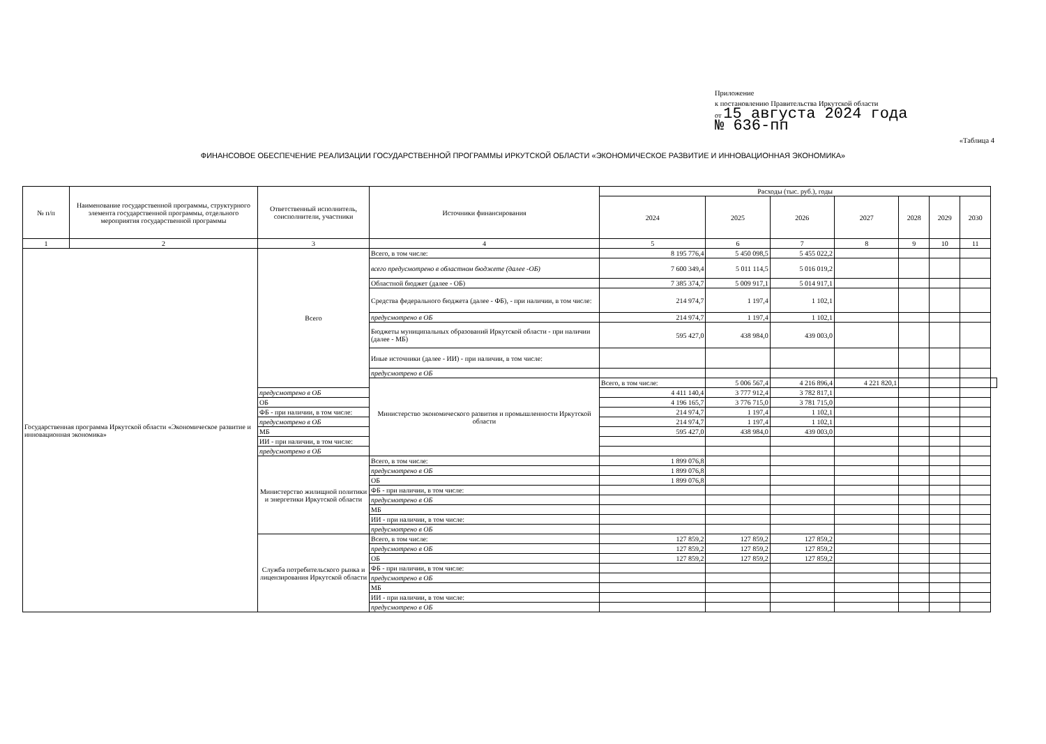Приложение
к постановлению Правительства Иркутской области
от 15 августа 2024 года
№ 636-пп
«Таблица 4
ФИНАНСОВОЕ ОБЕСПЕЧЕНИЕ РЕАЛИЗАЦИИ ГОСУДАРСТВЕННОЙ ПРОГРАММЫ ИРКУТСКОЙ ОБЛАСТИ «ЭКОНОМИЧЕСКОЕ РАЗВИТИЕ И ИННОВАЦИОННАЯ ЭКОНОМИКА»
| № п/п | Наименование государственной программы, структурного элемента государственной программы, отдельного мероприятия государственной программы | Ответственный исполнитель, соисполнители, участники | Источники финансирования | Расходы (тыс. руб.), годы | | | | | | | |
| --- | --- | --- | --- | --- | --- | --- | --- | --- | --- | --- | --- |
| | | | | 2024 | 2025 | 2026 | 2027 | 2028 | 2029 | 2030 | |
| 1 | 2 | 3 | 4 | 5 | 6 | 7 | 8 | 9 | 10 | 11 | |
| Государственная программа Иркутской области «Экономическое развитие и инновационная экономика» | | Всего | Всего, в том числе: | 8 195 776,4 | 5 450 098,5 | 5 455 022,2 | | | | | |
| | | | всего предусмотрено в областном бюджете (далее -ОБ) | 7 600 349,4 | 5 011 114,5 | 5 016 019,2 | | | | | |
| | | | Областной бюджет (далее - ОБ) | 7 385 374,7 | 5 009 917,1 | 5 014 917,1 | | | | | |
| | | | Средства федерального бюджета (далее - ФБ), - при наличии, в том числе: | 214 974,7 | 1 197,4 | 1 102,1 | | | | | |
| | | | предусмотрено в ОБ | 214 974,7 | 1 197,4 | 1 102,1 | | | | | |
| | | | Бюджеты муниципальных образований Иркутской области - при наличии (далее - МБ) | 595 427,0 | 438 984,0 | 439 003,0 | | | | | |
| | | | Иные источники (далее - ИИ) - при наличии, в том числе: | | | | | | | | |
| | | | предусмотрено в ОБ | | | | | | | | |
| | | | Министерство экономического развития и промышленности Иркутской области | Всего, в том числе: | 5 006 567,4 | 4 216 896,4 | 4 221 820,1 | | | | |
| | | предусмотрено в ОБ | | 4 411 140,4 | 3 777 912,4 | 3 782 817,1 | | | | | |
| | | ОБ | | 4 196 165,7 | 3 776 715,0 | 3 781 715,0 | | | | | |
| | | ФБ - при наличии, в том числе: | | 214 974,7 | 1 197,4 | 1 102,1 | | | | | |
| | | предусмотрено в ОБ | | 214 974,7 | 1 197,4 | 1 102,1 | | | | | |
| | | МБ | | 595 427,0 | 438 984,0 | 439 003,0 | | | | | |
| | | ИИ - при наличии, в том числе: | | | | | | | | | |
| | | предусмотрено в ОБ | | | | | | | | | |
| | | Министерство жилищной политики и энергетики Иркутской области | Всего, в том числе: | 1 899 076,8 | | | | | | | |
| | | | предусмотрено в ОБ | 1 899 076,8 | | | | | | | |
| | | | ОБ | 1 899 076,8 | | | | | | | |
| | | | ФБ - при наличии, в том числе: | | | | | | | | |
| | | | предусмотрено в ОБ | | | | | | | | |
| | | | МБ | | | | | | | | |
| | | | ИИ - при наличии, в том числе: | | | | | | | | |
| | | | предусмотрено в ОБ | | | | | | | | |
| | | Служба потребительского рынка и лицензирования Иркутской области | Всего, в том числе: | 127 859,2 | 127 859,2 | 127 859,2 | | | | | |
| | | | предусмотрено в ОБ | 127 859,2 | 127 859,2 | 127 859,2 | | | | | |
| | | | ОБ | 127 859,2 | 127 859,2 | 127 859,2 | | | | | |
| | | | ФБ - при наличии, в том числе: | | | | | | | | |
| | | | предусмотрено в ОБ | | | | | | | | |
| | | | МБ | | | | | | | | |
| | | | ИИ - при наличии, в том числе: | | | | | | | | |
| | | | предусмотрено в ОБ | | | | | | | | |